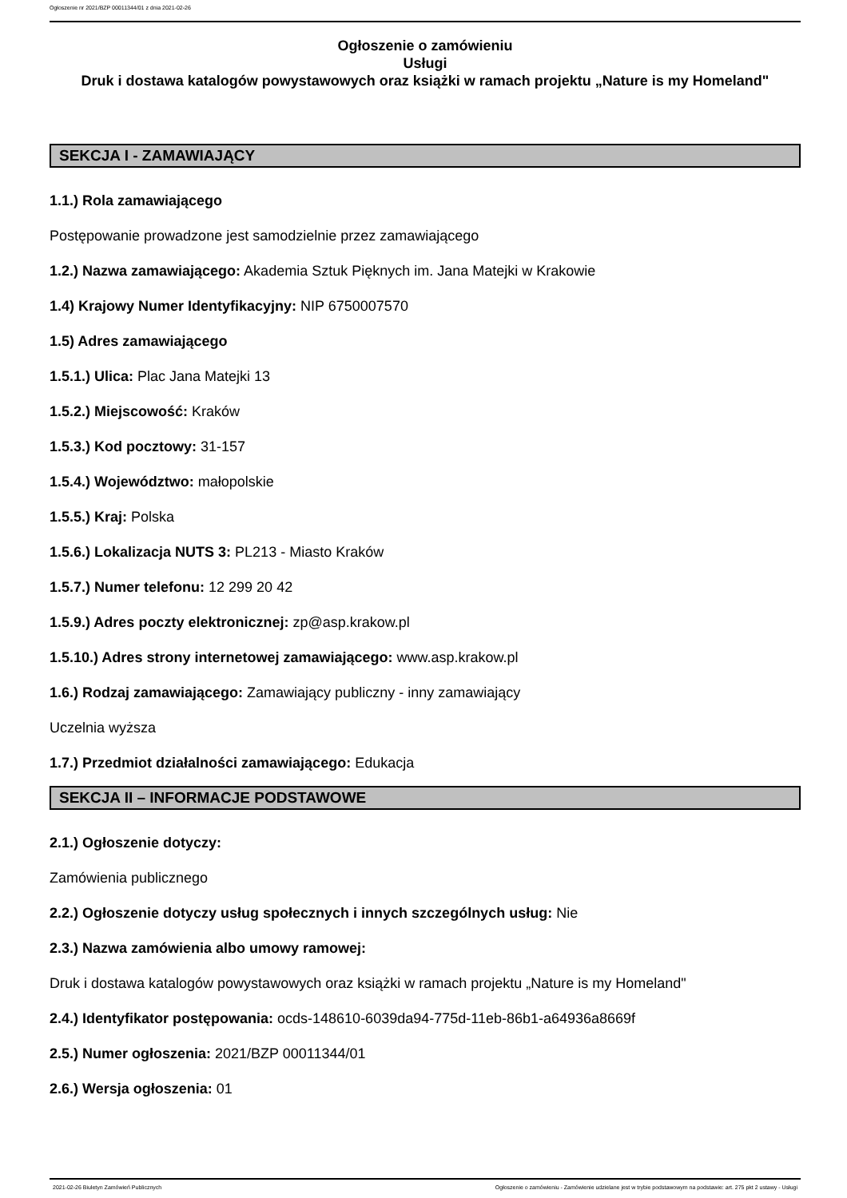Ogłoszenie nr 2021/BZP 00011344/01 z dnia 2021-02-26
Ogłoszenie o zamówieniu
Usługi
Druk i dostawa katalogów powystawowych oraz książki w ramach projektu „Nature is my Homeland"
SEKCJA I - ZAMAWIAJĄCY
1.1.) Rola zamawiającego
Postępowanie prowadzone jest samodzielnie przez zamawiającego
1.2.) Nazwa zamawiającego: Akademia Sztuk Pięknych im. Jana Matejki w Krakowie
1.4) Krajowy Numer Identyfikacyjny: NIP 6750007570
1.5) Adres zamawiającego
1.5.1.) Ulica: Plac Jana Matejki 13
1.5.2.) Miejscowość: Kraków
1.5.3.) Kod pocztowy: 31-157
1.5.4.) Województwo: małopolskie
1.5.5.) Kraj: Polska
1.5.6.) Lokalizacja NUTS 3: PL213 - Miasto Kraków
1.5.7.) Numer telefonu: 12 299 20 42
1.5.9.) Adres poczty elektronicznej: zp@asp.krakow.pl
1.5.10.) Adres strony internetowej zamawiającego: www.asp.krakow.pl
1.6.) Rodzaj zamawiającego: Zamawiający publiczny - inny zamawiający
Uczelnia wyższa
1.7.) Przedmiot działalności zamawiającego: Edukacja
SEKCJA II – INFORMACJE PODSTAWOWE
2.1.) Ogłoszenie dotyczy:
Zamówienia publicznego
2.2.) Ogłoszenie dotyczy usług społecznych i innych szczególnych usług: Nie
2.3.) Nazwa zamówienia albo umowy ramowej:
Druk i dostawa katalogów powystawowych oraz książki w ramach projektu „Nature is my Homeland"
2.4.) Identyfikator postępowania: ocds-148610-6039da94-775d-11eb-86b1-a64936a8669f
2.5.) Numer ogłoszenia: 2021/BZP 00011344/01
2.6.) Wersja ogłoszenia: 01
2021-02-26 Biuletyn Zamówień Publicznych Ogłoszenie o zamówieniu - Zamówienie udzielane jest w trybie podstawowym na podstawie: art. 275 pkt 2 ustawy - Usługi